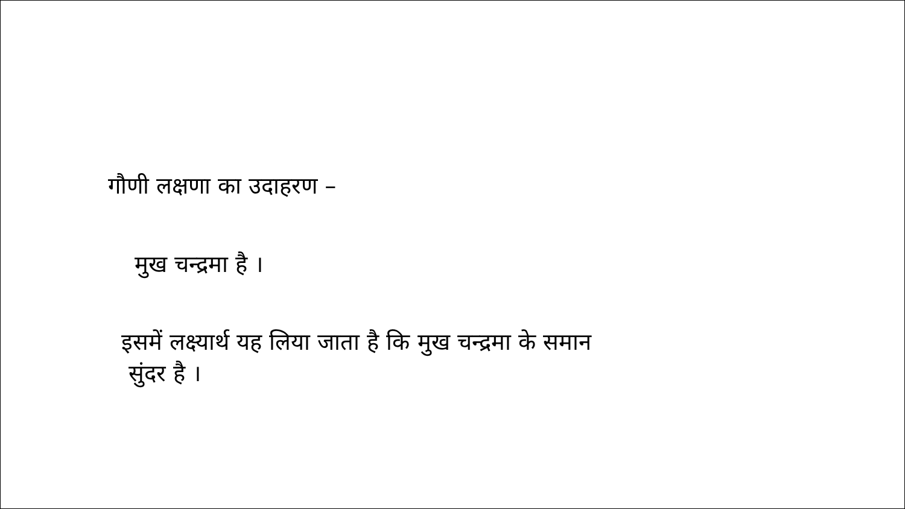गौणी लक्षणा का उदाहरण –
मुख चन्द्रमा है ।
इसमें लक्ष्यार्थ यह लिया जाता है कि मुख चन्द्रमा के समान
सुंदर है ।